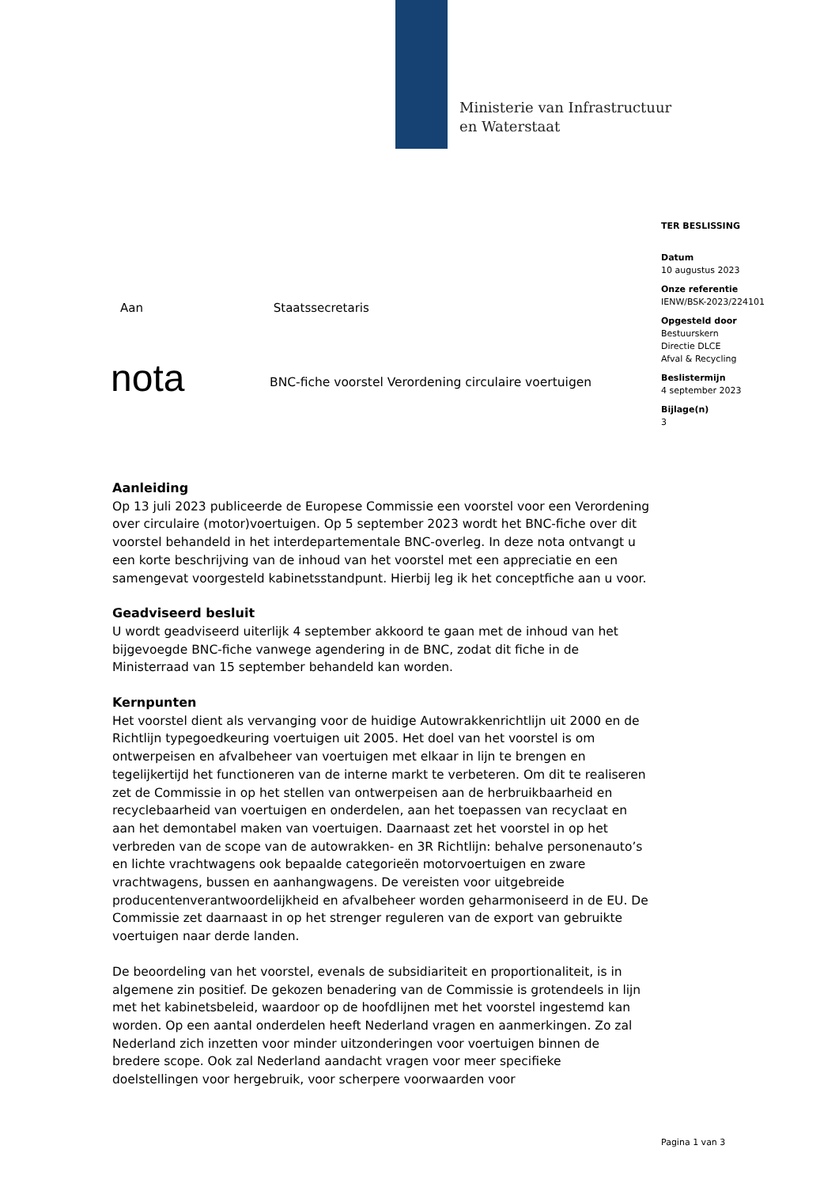Ministerie van Infrastructuur
en Waterstaat
TER BESLISSING
Datum
10 augustus 2023
Onze referentie
IENW/BSK-2023/224101
Opgesteld door
Bestuurskern
Directie DLCE
Afval & Recycling
Beslistermijn
4 september 2023
Bijlage(n)
3
Aan Staatssecretaris
nota
BNC-fiche voorstel Verordening circulaire voertuigen
Aanleiding
Op 13 juli 2023 publiceerde de Europese Commissie een voorstel voor een Verordening over circulaire (motor)voertuigen. Op 5 september 2023 wordt het BNC-fiche over dit voorstel behandeld in het interdepartementale BNC-overleg. In deze nota ontvangt u een korte beschrijving van de inhoud van het voorstel met een appreciatie en een samengevat voorgesteld kabinetsstandpunt. Hierbij leg ik het conceptfiche aan u voor.
Geadviseerd besluit
U wordt geadviseerd uiterlijk 4 september akkoord te gaan met de inhoud van het bijgevoegde BNC-fiche vanwege agendering in de BNC, zodat dit fiche in de Ministerraad van 15 september behandeld kan worden.
Kernpunten
Het voorstel dient als vervanging voor de huidige Autowrakkenrichtlijn uit 2000 en de Richtlijn typegoedkeuring voertuigen uit 2005. Het doel van het voorstel is om ontwerpeisen en afvalbeheer van voertuigen met elkaar in lijn te brengen en tegelijkertijd het functioneren van de interne markt te verbeteren. Om dit te realiseren zet de Commissie in op het stellen van ontwerpeisen aan de herbruikbaarheid en recyclebaarheid van voertuigen en onderdelen, aan het toepassen van recyclaat en aan het demontabel maken van voertuigen. Daarnaast zet het voorstel in op het verbreden van de scope van de autowrakken- en 3R Richtlijn: behalve personenauto’s en lichte vrachtwagens ook bepaalde categorieën motorvoertuigen en zware vrachtwagens, bussen en aanhangwagens. De vereisten voor uitgebreide producentenverantwoordelijkheid en afvalbeheer worden geharmoniseerd in de EU. De Commissie zet daarnaast in op het strenger reguleren van de export van gebruikte voertuigen naar derde landen.
De beoordeling van het voorstel, evenals de subsidiariteit en proportionaliteit, is in algemene zin positief. De gekozen benadering van de Commissie is grotendeels in lijn met het kabinetsbeleid, waardoor op de hoofdlijnen met het voorstel ingestemd kan worden. Op een aantal onderdelen heeft Nederland vragen en aanmerkingen. Zo zal Nederland zich inzetten voor minder uitzonderingen voor voertuigen binnen de bredere scope. Ook zal Nederland aandacht vragen voor meer specifieke doelstellingen voor hergebruik, voor scherpere voorwaarden voor
Pagina 1 van 3